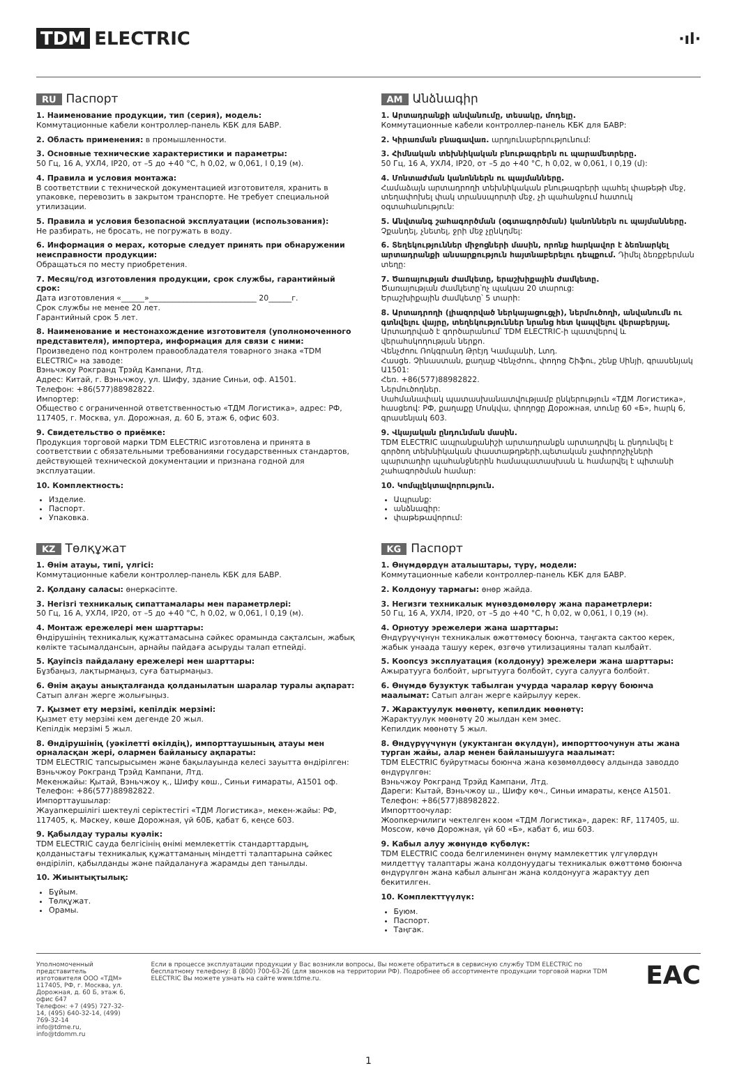TDM ELECTRIC
·ıl·
RU Паспорт
1. Наименование продукции, тип (серия), модель:
Коммутационные кабели контроллер-панель КБК для БАВР.
2. Область применения: в промышленности.
3. Основные технические характеристики и параметры:
50 Гц, 16 А, УХЛ4, IP20, от –5 до +40 °С, h 0,02, w 0,061, l 0,19 (м).
4. Правила и условия монтажа:
В соответствии с технической документацией изготовителя, хранить в упаковке, перевозить в закрытом транспорте. Не требует специальной утилизации.
5. Правила и условия безопасной эксплуатации (использования):
Не разбирать, не бросать, не погружать в воду.
6. Информация о мерах, которые следует принять при обнаружении неисправности продукции:
Обращаться по месту приобретения.
7. Месяц/год изготовления продукции, срок службы, гарантийный срок:
Дата изготовления «______»____________________________ 20______г.
Срок службы не менее 20 лет.
Гарантийный срок 5 лет.
8. Наименование и местонахождение изготовителя (уполномоченного представителя), импортера, информация для связи с ними:
Произведено под контролем правообладателя товарного знака «TDM ELECTRIC» на заводе:
Вэньчжоу Рокгранд Трэйд Кампани, Лтд.
Адрес: Китай, г. Вэньчжоу, ул. Шифу, здание Синьи, оф. А1501.
Телефон: +86(577)88982822.
Импортер:
Общество с ограниченной ответственностью «ТДМ Логистика», адрес: РФ, 117405, г. Москва, ул. Дорожная, д. 60 Б, этаж 6, офис 603.
9. Свидетельство о приёмке:
Продукция торговой марки TDM ELECTRIC изготовлена и принята в соответствии с обязательными требованиями государственных стандартов, действующей технической документации и признана годной для эксплуатации.
10. Комплектность:
Изделие.
Паспорт.
Упаковка.
AM Անձնագիր
1. Արտադրանքի անվանումը, տեսակը, մոդելը.
Коммутационные кабели контроллер-панель КБК для БАВР:
2. Կիրառման բնագավառ. արդյունաբերությունում:
3. Հիմնական տեխնիկական բնութագրերն ու պարամետրերը.
50 Гц, 16 А, УХЛ4, IP20, от –5 до +40 °С, h 0,02, w 0,061, l 0,19 (մ):
4. Մոնտաժման կանոններն ու պայմանները.
Համաձայն արտադրողի տեխնիկական բնութագրերի պահել փաթեթի մեջ, տեղափոխել փակ տրանսպորտի մեջ, չի պահանջում հատուկ օգտահանություն:
5. Անվտանգ շահագործման (օգտագործման) կանոններն ու պայմանները. Չքանդել, չնետել, ջրի մեջ չընկղմել:
6. Տեղեկություններ միջոցների մասին, որոնք հարկավոր է ձեռնարկել արտադրանքի անսարքություն հայտնաբերելու դեպքում. Դիմել ձեռքբերման տեղը:
7. Ծառայության ժամկետը, երաշխիքային ժամկետը.
Ծառայության ժամկետը՝ոչ պակաս 20 տարուց:
Երաշխիքային ժամկետը՝ 5 տարի:
8. Արտադրողի (լիազորված ներկայացուցչի), ներմուծողի, անվանումն ու գտնվելու վայրը, տեղեկություններ նրանց հետ կապվելու վերաբերյալ.
Արտադրված է գործարանում՝ TDM ELECTRIC-ի պատվերով և վերահսկողության ներքո.
Վենչժոու Ռոկգրանդ Թրէյդ Կամպանի, Լտդ.
Հասցե. Չինաստան, քաղաք Վենչժոու, փողոց Շիֆու, շենք Սինյի, գրասենյակ Ա1501:
Հեռ. +86(577)88982822.
Ներմուծողներ.
Սահմանափակ պատասխանատվությամբ ընկերություն «ТДМ Логистика», հասցեով: РФ, քաղաքը Մոսկվա, փողոցը Дорожная, տունը 60 «Б», հարկ 6, գրասենյակ 603.
9. Վկայական ընդունման մասին.
TDM ELECTRIC ապրանքանիշի արտադրանքն արտադրվել և ընդունվել է գործող տեխնիկական փաստաթղթերի,պետական չափորոշիչների պարտադիր պահանջներին համապատասխան և համարվել է պիտանի շահագործման համար:
10. Կոմպլեկտավորություն.
Ապրանք:
անձնագիր:
փաթեթավորում:
KZ Төлқұжат
1. Өнім атауы, типі, үлгісі:
Коммутационные кабели контроллер-панель КБК для БАВР.
2. Қолдану саласы: өнеркәсіпте.
3. Негізгі техникалық сипаттамалары мен параметрлері:
50 Гц, 16 А, УХЛ4, IP20, от –5 до +40 °С, h 0,02, w 0,061, l 0,19 (м).
4. Монтаж ережелері мен шарттары:
Өндірушінің техникалық құжаттамасына сәйкес орамында сақталсын, жабық көлікте тасымалдансын, арнайы пайдаға асыруды талап етпейді.
5. Қауіпсіз пайдалану ережелері мен шарттары:
Бұзбаңыз, лақтырмаңыз, суға батырмаңыз.
6. Өнім ақауы анықталғанда қолданылатын шаралар туралы ақпарат:
Сатып алған жерге жолығыңыз.
7. Қызмет ету мерзімі, кепілдік мерзімі:
Қызмет ету мерзімі кем дегенде 20 жыл.
Кепілдік мерзімі 5 жыл.
8. Өндірушінің (уәкілетті өкілдің), импорттаушының атауы мен орналасқан жері, олармен байланысу ақпараты:
TDM ELECTRIC тапсырысымен және бақылауында келесі зауытта өндірілген:
Вэньчжоу Рокгранд Трэйд Кампани, Лтд.
Мекенжайы: Қытай, Вэньчжоу қ., Шифу көш., Синьи ғимараты, A1501 оф.
Телефон: +86(577)88982822.
Импорттаушылар:
Жауапкершілігі шектеулі серіктестігі «ТДМ Логистика», мекен-жайы: РФ, 117405, қ. Мәскеу, көше Дорожная, үй 60Б, қабат 6, кеңсе 603.
9. Қабылдау туралы куәлік:
TDM ELECTRIC сауда белгісінің өнімі мемлекеттік стандарттардың, қолданыстағы техникалық құжаттаманың міндетті талаптарына сәйкес өндіріліп, қабылданды және пайдалануға жарамды деп танылды.
10. Жиынтықтылық:
Бұйым.
Төлқұжат.
Орамы.
KG Паспорт
1. Өнүмдөрдүн аталыштары, түрү, модели:
Коммутационные кабели контроллер-панель КБК для БАВР.
2. Колдонуу тармагы: өнөр жайда.
3. Негизги техникалык мүнөздөмөлөрү жана параметрлери:
50 Гц, 16 А, УХЛ4, IP20, от –5 до +40 °С, h 0,02, w 0,061, l 0,19 (м).
4. Орнотуу эрежелери жана шарттары:
Өндүрүүчүнүн техникалык өжөттөмөсү боюнча, таңгакта сактоо керек, жабык унаада ташуу керек, өзгөчө утилизацияны талап кылбайт.
5. Коопсуз эксплуатация (колдонуу) эрежелери жана шарттары:
Ажыратууга болбойт, ыргытууга болбойт, сууга салууга болбойт.
6. Өнүмдө бузуктук табылган учурда чаралар көрүү боюнча маалымат: Сатып алган жерге кайрылуу керек.
7. Жарактуулук мөөнөтү, кепилдик мөөнөтү:
Жарактуулук мөөнөтү 20 жылдан кем эмес.
Кепилдик мөөнөтү 5 жыл.
8. Өндүрүүчүнүн (укуктанган өкүлдүн), импорттоочунун аты жана турган жайы, алар менен байланышууга маалымат:
TDM ELECTRIC буйрутмасы боюнча жана көзөмөлдөөсү алдында заводдо өндүрүлгөн:
Вэньчжоу Рокгранд Трэйд Кампани, Лтд.
Дареги: Кытай, Вэньчжоу ш., Шифу көч., Синьи имараты, кеңсе A1501.
Телефон: +86(577)88982822.
Импорттоочулар:
Жоопкерчилиги чектелген коом «ТДМ Логистика», дарек: RF, 117405, ш. Moscow, көчө Дорожная, үй 60 «Б», кабат 6, иш 603.
9. Кабыл алуу жөнүндө күбөлүк:
TDM ELECTRIC соода белгилеминен өнүмү мамлекеттик үлгүлөрдүн милдеттүү талаптары жана колдонуудагы техникалык өжөттөмө боюнча өндүрүлгөн жана кабыл алынган жана колдонууга жарактуу деп бекитилген.
10. Комплекттүүлүк:
Буюм.
Паспорт.
Таңгак.
Уполномоченный представитель изготовителя ООО «ТДМ»
117405, РФ, г. Москва, ул. Дорожная, д. 60 Б, этаж 6, офис 647
Телефон: +7 (495) 727-32-14, (495) 640-32-14, (499) 769-32-14
info@tdme.ru, info@tdomm.ru
Если в процессе эксплуатации продукции у Вас возникли вопросы, Вы можете обратиться в сервисную службу TDM ELECTRIC по бесплатному телефону: 8 (800) 700-63-26 (для звонков на территории РФ). Подробнее об ассортименте продукции торговой марки TDM ELECTRIC Вы можете узнать на сайте www.tdme.ru.
EAC
1